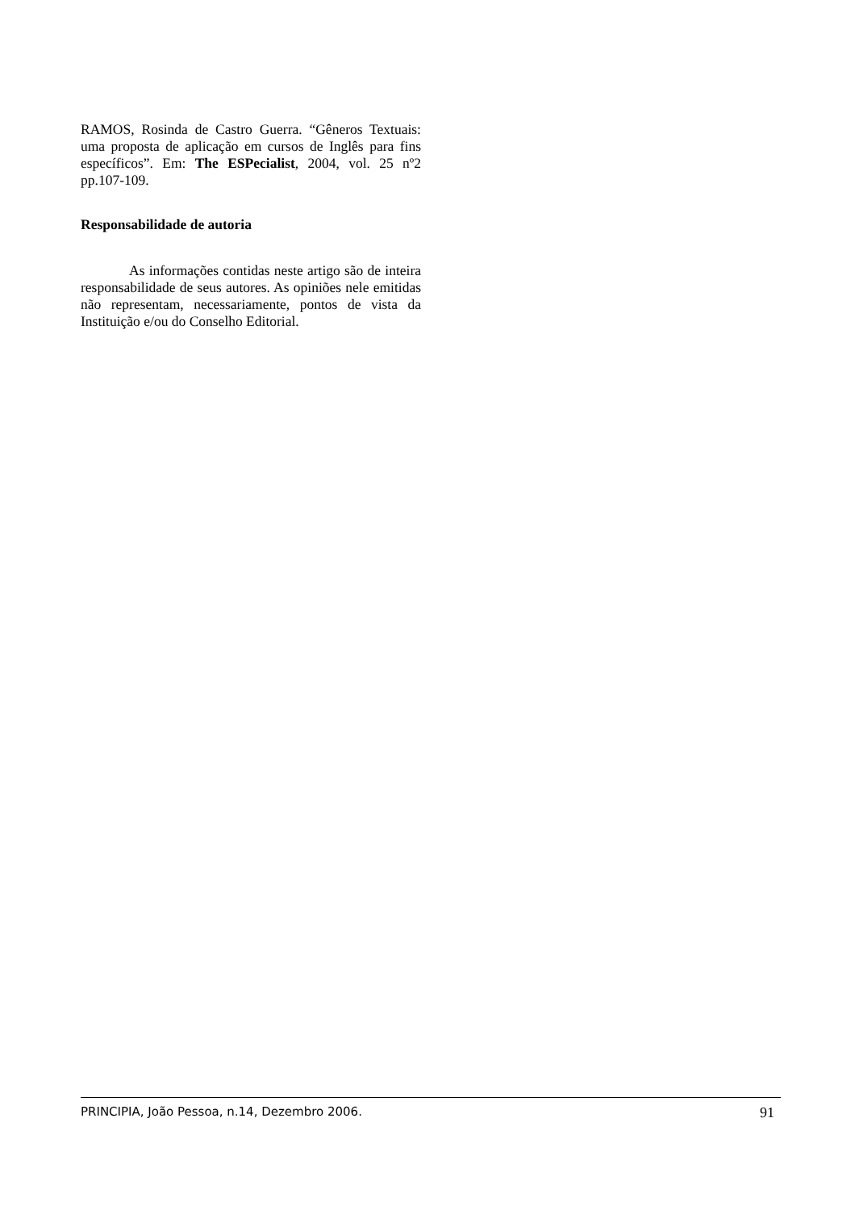RAMOS, Rosinda de Castro Guerra. “Gêneros Textuais: uma proposta de aplicação em cursos de Inglês para fins específicos”. Em: The ESPecialist, 2004, vol. 25 nº2 pp.107-109.
Responsabilidade de autoria
As informações contidas neste artigo são de inteira responsabilidade de seus autores. As opiniões nele emitidas não representam, necessariamente, pontos de vista da Instituição e/ou do Conselho Editorial.
PRINCIPIA, João Pessoa, n.14, Dezembro 2006. 91